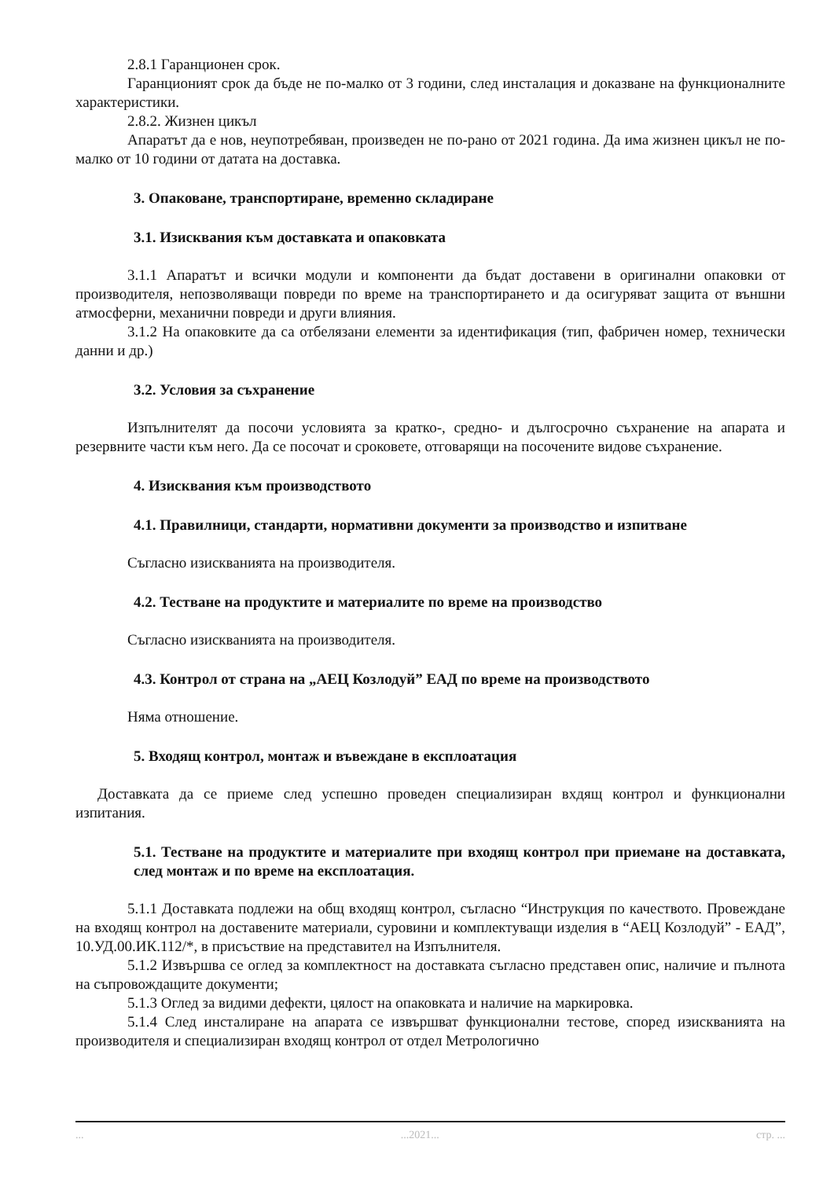2.8.1 Гаранционен срок.
Гаранционият срок да бъде не по-малко от 3 години, след инсталация и доказване на функционалните характеристики.
2.8.2. Жизнен цикъл
Апаратът да е нов, неупотребяван, произведен не по-рано от 2021 година. Да има жизнен цикъл не по-малко от 10 години от датата на доставка.
3. Опаковане, транспортиране, временно складиране
3.1. Изисквания към доставката и опаковката
3.1.1 Апаратът и всички модули и компоненти да бъдат доставени в оригинални опаковки от производителя, непозволяващи повреди по време на транспортирането и да осигуряват защита от външни атмосферни, механични повреди и други влияния.
3.1.2 На опаковките да са отбелязани елементи за идентификация (тип, фабричен номер, технически данни и др.)
3.2. Условия за съхранение
Изпълнителят да посочи условията за кратко-, средно- и дългосрочно съхранение на апарата и резервните части към него. Да се посочат и сроковете, отговарящи на посочените видове съхранение.
4. Изисквания към производството
4.1. Правилници, стандарти, нормативни документи за производство и изпитване
Съгласно изискванията на производителя.
4.2. Тестване на продуктите и материалите по време на производство
Съгласно изискванията на производителя.
4.3. Контрол от страна на „АЕЦ Козлодуй” ЕАД по време на производството
Няма отношение.
5. Входящ контрол, монтаж и въвеждане в експлоатация
Доставката да се приеме след успешно проведен специализиран вхдящ контрол и функционални изпитания.
5.1. Тестване на продуктите и материалите при входящ контрол при приемане на доставката, след монтаж и по време на експлоатация.
5.1.1 Доставката подлежи на общ входящ контрол, съгласно “Инструкция по качеството. Провеждане на входящ контрол на доставените материали, суровини и комплектуващи изделия в “АЕЦ Козлодуй” - ЕАД”, 10.УД.00.ИК.112/*, в присъствие на представител на Изпълнителя.
5.1.2 Извършва се оглед за комплектност на доставката съгласно представен опис, наличие и пълнота на съпровождащите документи;
5.1.3 Оглед за видими дефекти, цялост на опаковката и наличие на маркировка.
5.1.4 След инсталиране на апарата се извършват функционални тестове, според изискванията на производителя и специализиран входящ контрол от отдел Метрологично
......2021... стр. ...